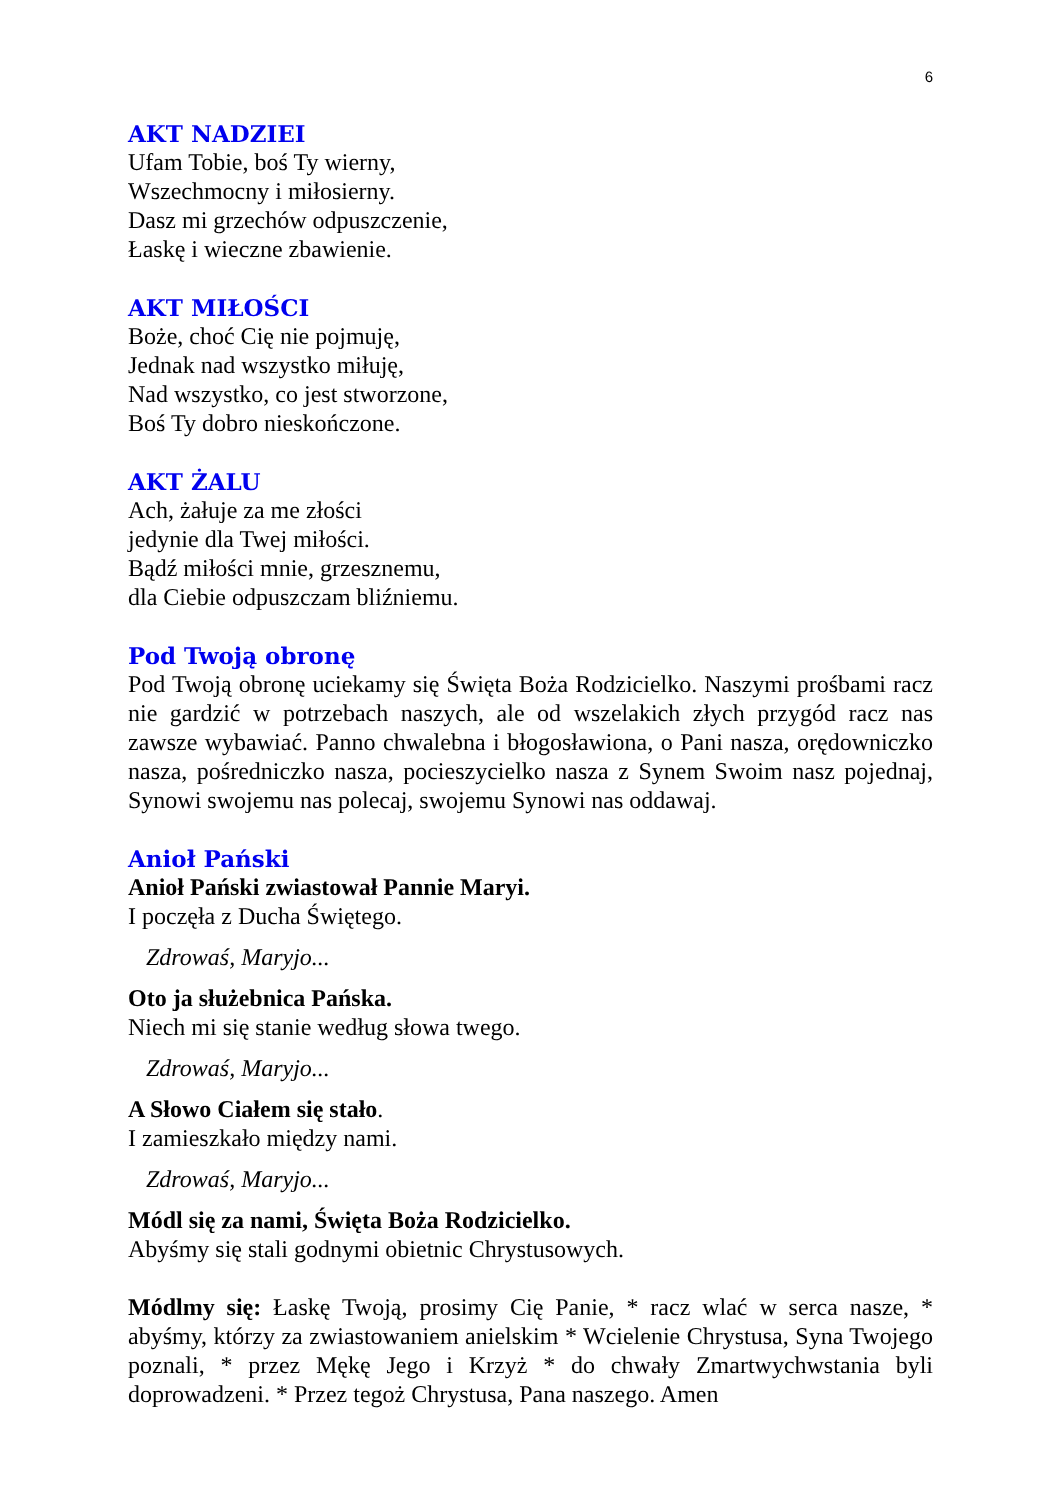6
AKT NADZIEI
Ufam Tobie, boś Ty wierny,
Wszechmocny i miłosierny.
Dasz mi grzechów odpuszczenie,
Łaskę i wieczne zbawienie.
AKT MIŁOŚCI
Boże, choć Cię nie pojmuję,
Jednak nad wszystko miłuję,
Nad wszystko, co jest stworzone,
Boś Ty dobro nieskończone.
AKT ŻALU
Ach, żałuje za me złości
jedynie dla Twej miłości.
Bądź miłości mnie, grzesznemu,
dla Ciebie odpuszczam bliźniemu.
Pod Twoją obronę
Pod Twoją obronę uciekamy się Święta Boża Rodzicielko. Naszymi prośbami racz nie gardzić w potrzebach naszych, ale od wszelakich złych przygód racz nas zawsze wybawiać. Panno chwalebna i błogosławiona, o Pani nasza, orędowniczko nasza, pośredniczko nasza, pocieszycielko nasza z Synem Swoim nasz pojednaj, Synowi swojemu nas polecaj, swojemu Synowi nas oddawaj.
Anioł Pański
Anioł Pański zwiastował Pannie Maryi.
I poczęła z Ducha Świętego.
Zdrowaś, Maryjo...
Oto ja służebnica Pańska.
Niech mi się stanie według słowa twego.
Zdrowaś, Maryjo...
A Słowo Ciałem się stało.
I zamieszkało między nami.
Zdrowaś, Maryjo...
Módl się za nami, Święta Boża Rodzicielko.
Abyśmy się stali godnymi obietnic Chrystusowych.
Módlmy się: Łaskę Twoją, prosimy Cię Panie, * racz wlać w serca nasze, * abyśmy, którzy za zwiastowaniem anielskim * Wcielenie Chrystusa, Syna Twojego poznali, * przez Mękę Jego i Krzyż * do chwały Zmartwychwstania byli doprowadzeni. * Przez tegoż Chrystusa, Pana naszego. Amen